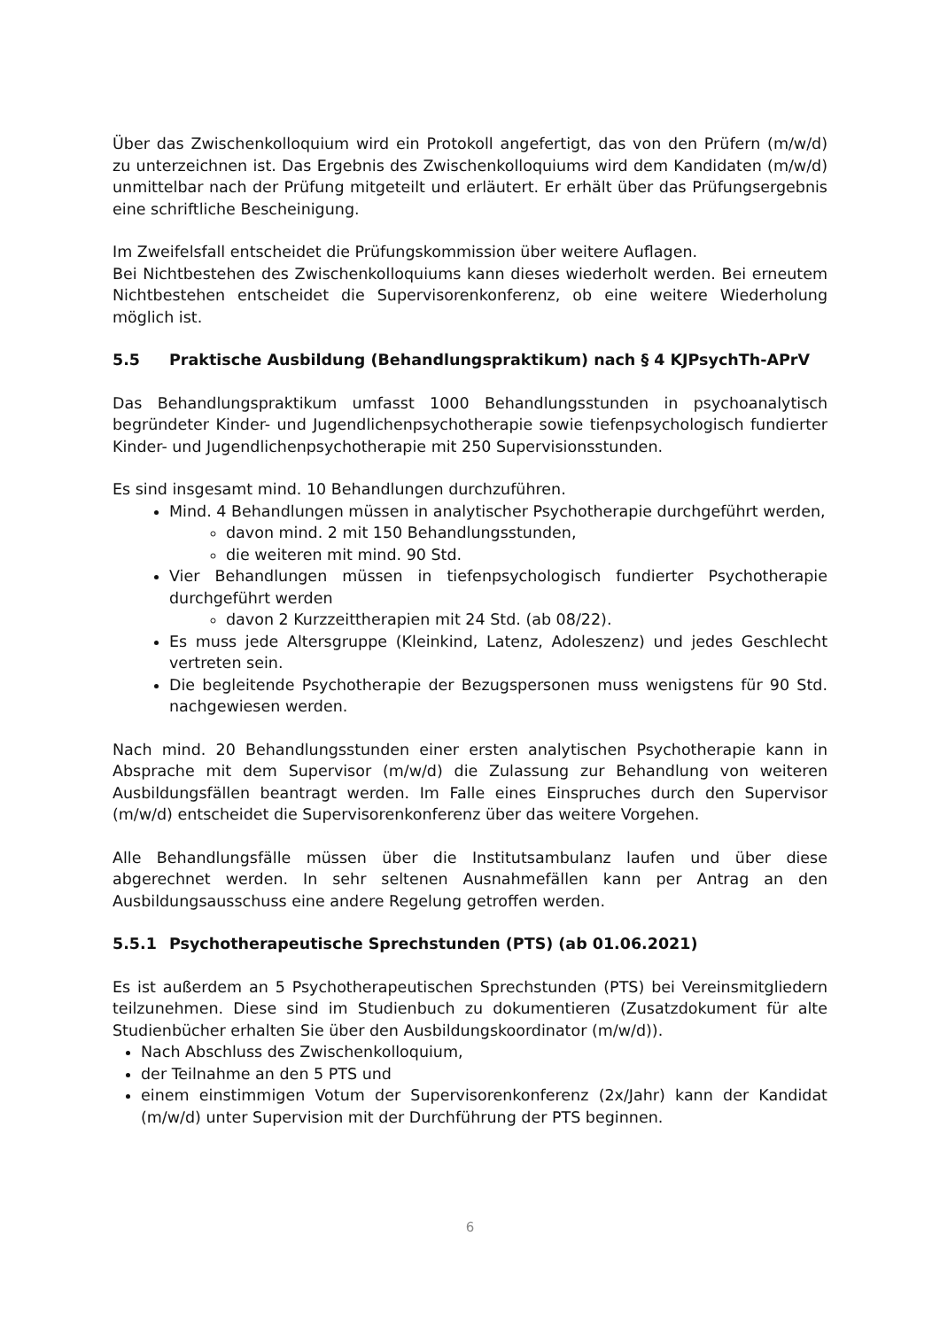Über das Zwischenkolloquium wird ein Protokoll angefertigt, das von den Prüfern (m/w/d) zu unterzeichnen ist. Das Ergebnis des Zwischenkolloquiums wird dem Kandidaten (m/w/d) unmittelbar nach der Prüfung mitgeteilt und erläutert. Er erhält über das Prüfungsergebnis eine schriftliche Bescheinigung.
Im Zweifelsfall entscheidet die Prüfungskommission über weitere Auflagen.
Bei Nichtbestehen des Zwischenkolloquiums kann dieses wiederholt werden. Bei erneutem Nichtbestehen entscheidet die Supervisorenkonferenz, ob eine weitere Wiederholung möglich ist.
5.5 Praktische Ausbildung (Behandlungspraktikum) nach § 4 KJPsychTh-APrV
Das Behandlungspraktikum umfasst 1000 Behandlungsstunden in psychoanalytisch begründeter Kinder- und Jugendlichenpsychotherapie sowie tiefenpsychologisch fundierter Kinder- und Jugendlichenpsychotherapie mit 250 Supervisionsstunden.
Es sind insgesamt mind. 10 Behandlungen durchzuführen.
Mind. 4 Behandlungen müssen in analytischer Psychotherapie durchgeführt werden,
davon mind. 2 mit 150 Behandlungsstunden,
die weiteren mit mind. 90 Std.
Vier Behandlungen müssen in tiefenpsychologisch fundierter Psychotherapie durchgeführt werden
davon 2 Kurzzeittherapien mit 24 Std. (ab 08/22).
Es muss jede Altersgruppe (Kleinkind, Latenz, Adoleszenz) und jedes Geschlecht vertreten sein.
Die begleitende Psychotherapie der Bezugspersonen muss wenigstens für 90 Std. nachgewiesen werden.
Nach mind. 20 Behandlungsstunden einer ersten analytischen Psychotherapie kann in Absprache mit dem Supervisor (m/w/d) die Zulassung zur Behandlung von weiteren Ausbildungsfällen beantragt werden. Im Falle eines Einspruches durch den Supervisor (m/w/d) entscheidet die Supervisorenkonferenz über das weitere Vorgehen.
Alle Behandlungsfälle müssen über die Institutsambulanz laufen und über diese abgerechnet werden. In sehr seltenen Ausnahmefällen kann per Antrag an den Ausbildungsausschuss eine andere Regelung getroffen werden.
5.5.1 Psychotherapeutische Sprechstunden (PTS) (ab 01.06.2021)
Es ist außerdem an 5 Psychotherapeutischen Sprechstunden (PTS) bei Vereinsmitgliedern teilzunehmen. Diese sind im Studienbuch zu dokumentieren (Zusatzdokument für alte Studienbücher erhalten Sie über den Ausbildungskoordinator (m/w/d)).
Nach Abschluss des Zwischenkolloquium,
der Teilnahme an den 5 PTS und
einem einstimmigen Votum der Supervisorenkonferenz (2x/Jahr) kann der Kandidat (m/w/d) unter Supervision mit der Durchführung der PTS beginnen.
6